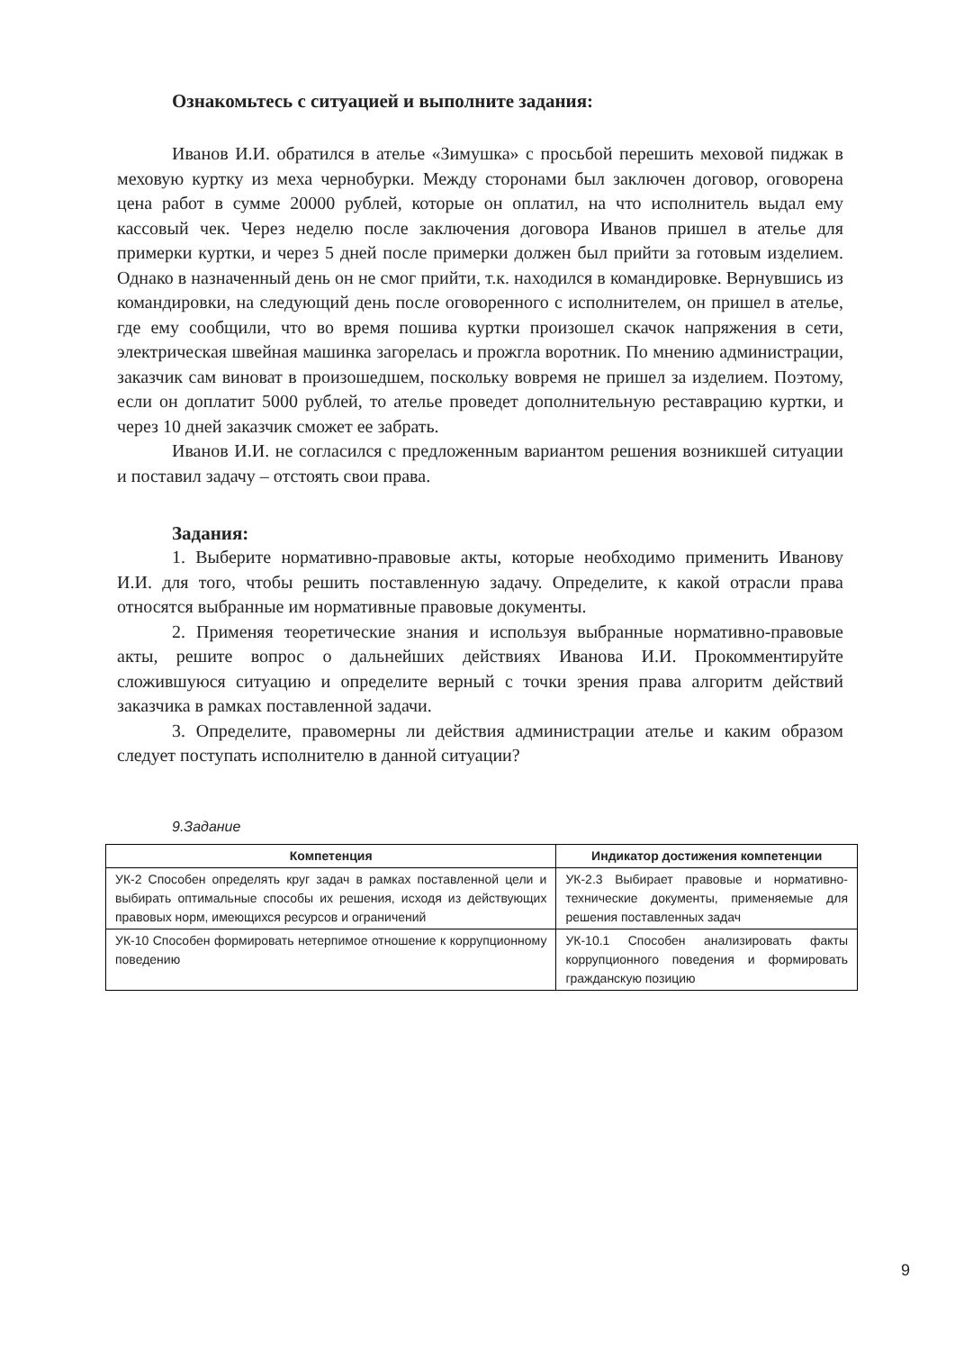Ознакомьтесь с ситуацией и выполните задания:
Иванов И.И. обратился в ателье «Зимушка» с просьбой перешить меховой пиджак в меховую куртку из меха чернобурки. Между сторонами был заключен договор, оговорена цена работ в сумме 20000 рублей, которые он оплатил, на что исполнитель выдал ему кассовый чек. Через неделю после заключения договора Иванов пришел в ателье для примерки куртки, и через 5 дней после примерки должен был прийти за готовым изделием. Однако в назначенный день он не смог прийти, т.к. находился в командировке. Вернувшись из командировки, на следующий день после оговоренного с исполнителем, он пришел в ателье, где ему сообщили, что во время пошива куртки произошел скачок напряжения в сети, электрическая швейная машинка загорелась и прожгла воротник. По мнению администрации, заказчик сам виноват в произошедшем, поскольку вовремя не пришел за изделием. Поэтому, если он доплатит 5000 рублей, то ателье проведет дополнительную реставрацию куртки, и через 10 дней заказчик сможет ее забрать.
Иванов И.И. не согласился с предложенным вариантом решения возникшей ситуации и поставил задачу – отстоять свои права.
Задания:
1. Выберите нормативно-правовые акты, которые необходимо применить Иванову И.И. для того, чтобы решить поставленную задачу. Определите, к какой отрасли права относятся выбранные им нормативные правовые документы.
2. Применяя теоретические знания и используя выбранные нормативно-правовые акты, решите вопрос о дальнейших действиях Иванова И.И. Прокомментируйте сложившуюся ситуацию и определите верный с точки зрения права алгоритм действий заказчика в рамках поставленной задачи.
3. Определите, правомерны ли действия администрации ателье и каким образом следует поступать исполнителю в данной ситуации?
9.Задание
| Компетенция | Индикатор достижения компетенции |
| --- | --- |
| УК-2 Способен определять круг задач в рамках поставленной цели и выбирать оптимальные способы их решения, исходя из действующих правовых норм, имеющихся ресурсов и ограничений | УК-2.3 Выбирает правовые и нормативно-технические документы, применяемые для решения поставленных задач |
| УК-10 Способен формировать нетерпимое отношение к коррупционному поведению | УК-10.1 Способен анализировать факты коррупционного поведения и формировать гражданскую позицию |
9